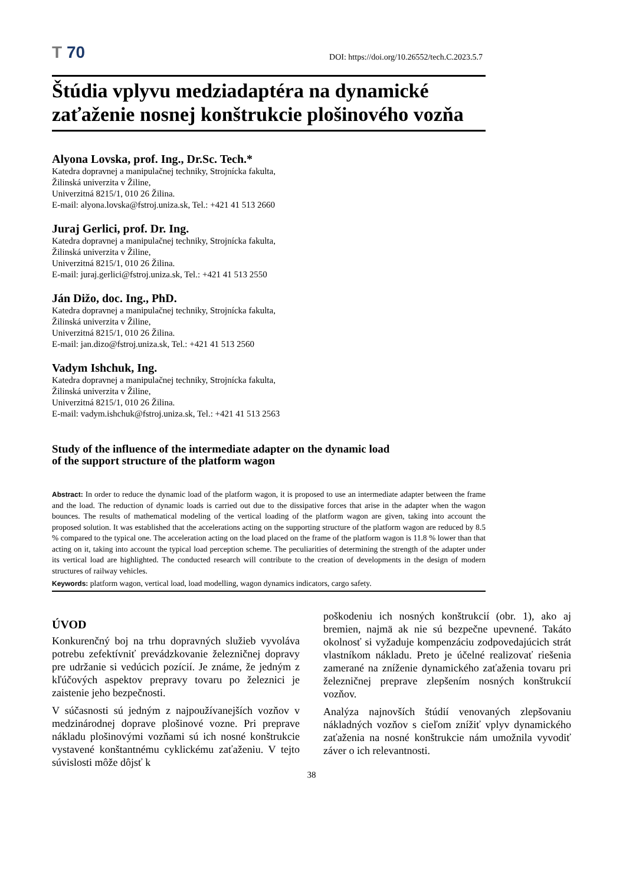T 70
DOI: https://doi.org/10.26552/tech.C.2023.5.7
Štúdia vplyvu medziadaptéra na dynamické zaťaženie nosnej konštrukcie plošinového vozňa
Alyona Lovska, prof. Ing., Dr.Sc. Tech.*
Katedra dopravnej a manipulačnej techniky, Strojnícka fakulta,
Žilinská univerzita v Žiline,
Univerzitná 8215/1, 010 26 Žilina.
E-mail: alyona.lovska@fstroj.uniza.sk, Tel.: +421 41 513 2660
Juraj Gerlici, prof. Dr. Ing.
Katedra dopravnej a manipulačnej techniky, Strojnícka fakulta,
Žilinská univerzita v Žiline,
Univerzitná 8215/1, 010 26 Žilina.
E-mail: juraj.gerlici@fstroj.uniza.sk, Tel.: +421 41 513 2550
Ján Dižo, doc. Ing., PhD.
Katedra dopravnej a manipulačnej techniky, Strojnícka fakulta,
Žilinská univerzita v Žiline,
Univerzitná 8215/1, 010 26 Žilina.
E-mail: jan.dizo@fstroj.uniza.sk, Tel.: +421 41 513 2560
Vadym Ishchuk, Ing.
Katedra dopravnej a manipulačnej techniky, Strojnícka fakulta,
Žilinská univerzita v Žiline,
Univerzitná 8215/1, 010 26 Žilina.
E-mail: vadym.ishchuk@fstroj.uniza.sk, Tel.: +421 41 513 2563
Study of the influence of the intermediate adapter on the dynamic load
of the support structure of the platform wagon
Abstract: In order to reduce the dynamic load of the platform wagon, it is proposed to use an intermediate adapter between the frame and the load. The reduction of dynamic loads is carried out due to the dissipative forces that arise in the adapter when the wagon bounces. The results of mathematical modeling of the vertical loading of the platform wagon are given, taking into account the proposed solution. It was established that the accelerations acting on the supporting structure of the platform wagon are reduced by 8.5 % compared to the typical one. The acceleration acting on the load placed on the frame of the platform wagon is 11.8 % lower than that acting on it, taking into account the typical load perception scheme. The peculiarities of determining the strength of the adapter under its vertical load are highlighted. The conducted research will contribute to the creation of developments in the design of modern structures of railway vehicles.
Keywords: platform wagon, vertical load, load modelling, wagon dynamics indicators, cargo safety.
ÚVOD
Konkurenčný boj na trhu dopravných služieb vyvoláva potrebu zefektívniť prevádzkovanie železničnej dopravy pre udržanie si vedúcich pozícií. Je známe, že jedným z kľúčových aspektov prepravy tovaru po železnici je zaistenie jeho bezpečnosti.
V súčasnosti sú jedným z najpoužívanejších vozňov v medzinárodnej doprave plošinové vozne. Pri preprave nákladu plošinovými vozňami sú ich nosné konštrukcie vystavené konštantnému cyklickému zaťaženiu. V tejto súvislosti môže dôjsť k
poškodeniu ich nosných konštrukcií (obr. 1), ako aj bremien, najmä ak nie sú bezpečne upevnené. Takáto okolnosť si vyžaduje kompenzáciu zodpovedajúcich strát vlastníkom nákladu. Preto je účelné realizovať riešenia zamerané na zníženie dynamického zaťaženia tovaru pri železničnej preprave zlepšením nosných konštrukcií vozňov.
Analýza najnovších štúdií venovaných zlepšovaniu nákladných vozňov s cieľom znížiť vplyv dynamického zaťaženia na nosné konštrukcie nám umožnila vyvodiť záver o ich relevantnosti.
38